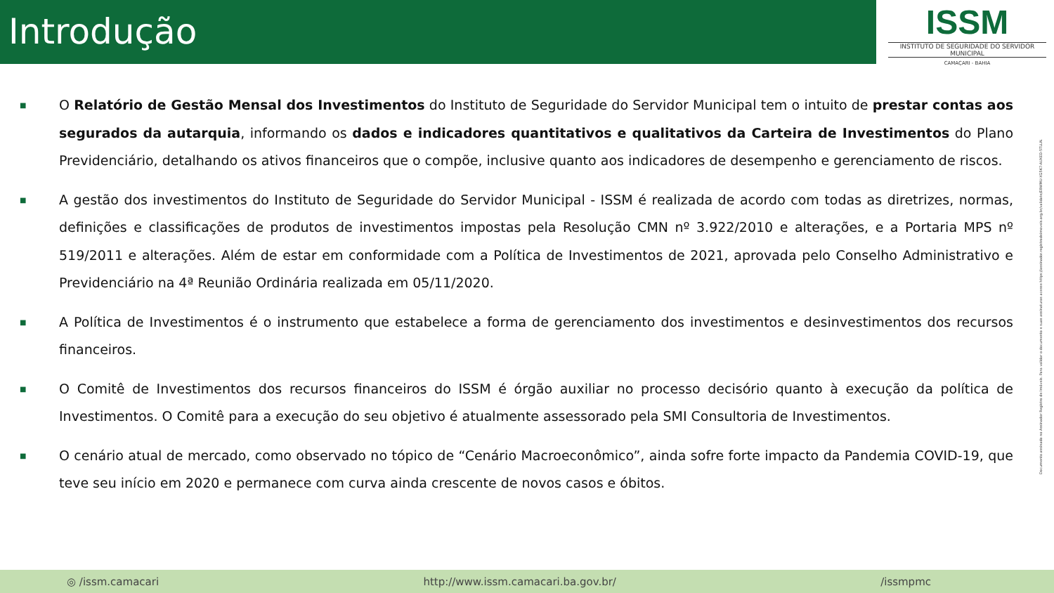Introdução
ISSM
INSTITUTO DE SEGURIDADE DO SERVIDOR MUNICIPAL
CAMAÇARI - BAHIA
■ O Relatório de Gestão Mensal dos Investimentos do Instituto de Seguridade do Servidor Municipal tem o intuito de prestar contas aos segurados da autarquia, informando os dados e indicadores quantitativos e qualitativos da Carteira de Investimentos do Plano Previdenciário, detalhando os ativos financeiros que o compõe, inclusive quanto aos indicadores de desempenho e gerenciamento de riscos.
■ A gestão dos investimentos do Instituto de Seguridade do Servidor Municipal - ISSM é realizada de acordo com todas as diretrizes, normas, definições e classificações de produtos de investimentos impostas pela Resolução CMN nº 3.922/2010 e alterações, e a Portaria MPS nº 519/2011 e alterações. Além de estar em conformidade com a Política de Investimentos de 2021, aprovada pelo Conselho Administrativo e Previdenciário na 4ª Reunião Ordinária realizada em 05/11/2020.
■ A Política de Investimentos é o instrumento que estabelece a forma de gerenciamento dos investimentos e desinvestimentos dos recursos financeiros.
■ O Comitê de Investimentos dos recursos financeiros do ISSM é órgão auxiliar no processo decisório quanto à execução da política de Investimentos. O Comitê para a execução do seu objetivo é atualmente assessorado pela SMI Consultoria de Investimentos.
■ O cenário atual de mercado, como observado no tópico de “Cenário Macroeconômico”, ainda sofre forte impacto da Pandemia COVID-19, que teve seu início em 2020 e permanece com curva ainda crescente de novos casos e óbitos.
Documento assinado no Assinador Registro de Imóveis. Para validar o documento e suas assinaturas acesse https://assinador.registrodeimoveis.org.br/validate/E8WMU-XG5K7-AUXED-5TLLN.
◎ /issm.camacari http://www.issm.camacari.ba.gov.br/ /issmpmc